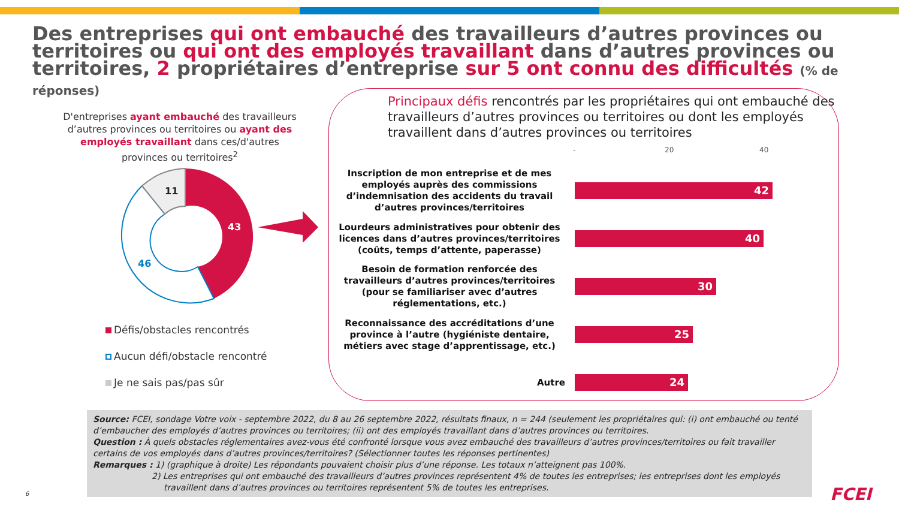Des entreprises qui ont embauché des travailleurs d’autres provinces ou territoires ou qui ont des employés travaillant dans d’autres provinces ou territoires, 2 propriétaires d’entreprise sur 5 ont connu des difficultés (% de réponses)
D'entreprises ayant embauché des travailleurs d’autres provinces ou territoires ou ayant des employés travaillant dans ces/d'autres provinces ou territoires<sup>2</sup>
11
43
46
Défis/obstacles rencontrés
Aucun défi/obstacle rencontré
Je ne sais pas/pas sûr
Principaux défis rencontrés par les propriétaires qui ont embauché des travailleurs d’autres provinces ou territoires ou dont les employés travaillent dans d’autres provinces ou territoires
- 20 40
Inscription de mon entreprise et de mes employés auprès des commissions d’indemnisation des accidents du travail d’autres provinces/territoires
42
Lourdeurs administratives pour obtenir des licences dans d’autres provinces/territoires (coûts, temps d’attente, paperasse)
40
Besoin de formation renforcée des travailleurs d’autres provinces/territoires (pour se familiariser avec d’autres réglementations, etc.)
30
Reconnaissance des accréditations d’une province à l’autre (hygiéniste dentaire, métiers avec stage d’apprentissage, etc.)
25
Autre
24
Source: FCEI, sondage Votre voix - septembre 2022, du 8 au 26 septembre 2022, résultats finaux, n = 244 (seulement les propriétaires qui: (i) ont embauché ou tenté d’embaucher des employés d’autres provinces ou territoires; (ii) ont des employés travaillant dans d’autres provinces ou territoires.
Question : À quels obstacles réglementaires avez-vous été confronté lorsque vous avez embauché des travailleurs d’autres provinces/territoires ou fait travailler certains de vos employés dans d’autres provinces/territoires? (Sélectionner toutes les réponses pertinentes)
Remarques : 1) (graphique à droite) Les répondants pouvaient choisir plus d’une réponse. Les totaux n’atteignent pas 100%.
2) Les entreprises qui ont embauché des travailleurs d’autres provinces représentent 4% de toutes les entreprises; les entreprises dont les employés
travaillent dans d’autres provinces ou territoires représentent 5% de toutes les entreprises.
6 FCEI